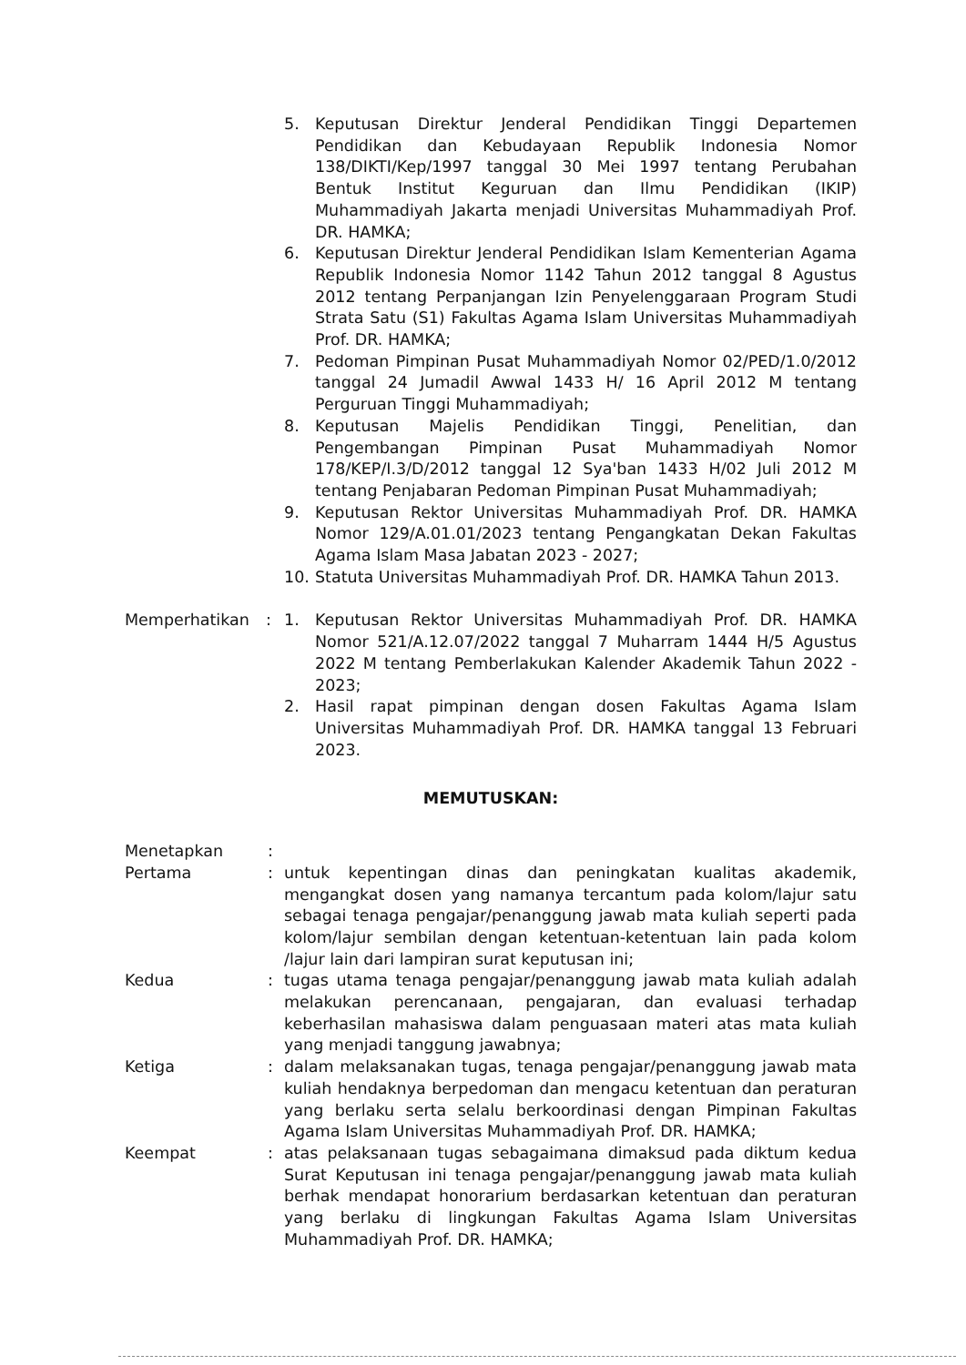5. Keputusan Direktur Jenderal Pendidikan Tinggi Departemen Pendidikan dan Kebudayaan Republik Indonesia Nomor 138/DIKTI/Kep/1997 tanggal 30 Mei 1997 tentang Perubahan Bentuk Institut Keguruan dan Ilmu Pendidikan (IKIP) Muhammadiyah Jakarta menjadi Universitas Muhammadiyah Prof. DR. HAMKA;
6. Keputusan Direktur Jenderal Pendidikan Islam Kementerian Agama Republik Indonesia Nomor 1142 Tahun 2012 tanggal 8 Agustus 2012 tentang Perpanjangan Izin Penyelenggaraan Program Studi Strata Satu (S1) Fakultas Agama Islam Universitas Muhammadiyah Prof. DR. HAMKA;
7. Pedoman Pimpinan Pusat Muhammadiyah Nomor 02/PED/1.0/2012 tanggal 24 Jumadil Awwal 1433 H/ 16 April 2012 M tentang Perguruan Tinggi Muhammadiyah;
8. Keputusan Majelis Pendidikan Tinggi, Penelitian, dan Pengembangan Pimpinan Pusat Muhammadiyah Nomor 178/KEP/I.3/D/2012 tanggal 12 Sya'ban 1433 H/02 Juli 2012 M tentang Penjabaran Pedoman Pimpinan Pusat Muhammadiyah;
9. Keputusan Rektor Universitas Muhammadiyah Prof. DR. HAMKA Nomor 129/A.01.01/2023 tentang Pengangkatan Dekan Fakultas Agama Islam Masa Jabatan 2023 - 2027;
10. Statuta Universitas Muhammadiyah Prof. DR. HAMKA Tahun 2013.
Memperhatikan : 1. Keputusan Rektor Universitas Muhammadiyah Prof. DR. HAMKA Nomor 521/A.12.07/2022 tanggal 7 Muharram 1444 H/5 Agustus 2022 M tentang Pemberlakukan Kalender Akademik Tahun 2022 - 2023;
2. Hasil rapat pimpinan dengan dosen Fakultas Agama Islam Universitas Muhammadiyah Prof. DR. HAMKA tanggal 13 Februari 2023.
MEMUTUSKAN:
Menetapkan :
Pertama : untuk kepentingan dinas dan peningkatan kualitas akademik, mengangkat dosen yang namanya tercantum pada kolom/lajur satu sebagai tenaga pengajar/penanggung jawab mata kuliah seperti pada kolom/lajur sembilan dengan ketentuan-ketentuan lain pada kolom /lajur lain dari lampiran surat keputusan ini;
Kedua : tugas utama tenaga pengajar/penanggung jawab mata kuliah adalah melakukan perencanaan, pengajaran, dan evaluasi terhadap keberhasilan mahasiswa dalam penguasaan materi atas mata kuliah yang menjadi tanggung jawabnya;
Ketiga : dalam melaksanakan tugas, tenaga pengajar/penanggung jawab mata kuliah hendaknya berpedoman dan mengacu ketentuan dan peraturan yang berlaku serta selalu berkoordinasi dengan Pimpinan Fakultas Agama Islam Universitas Muhammadiyah Prof. DR. HAMKA;
Keempat : atas pelaksanaan tugas sebagaimana dimaksud pada diktum kedua Surat Keputusan ini tenaga pengajar/penanggung jawab mata kuliah berhak mendapat honorarium berdasarkan ketentuan dan peraturan yang berlaku di lingkungan Fakultas Agama Islam Universitas Muhammadiyah Prof. DR. HAMKA;